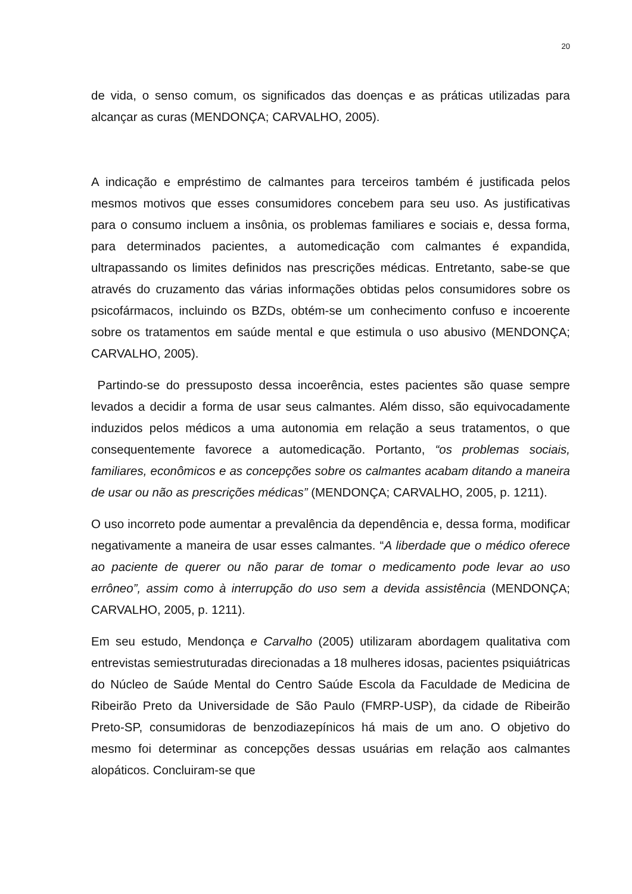20
de vida, o senso comum, os significados das doenças e as práticas utilizadas para alcançar as curas (MENDONÇA; CARVALHO, 2005).
A indicação e empréstimo de calmantes para terceiros também é justificada pelos mesmos motivos que esses consumidores concebem para seu uso. As justificativas para o consumo incluem a insônia, os problemas familiares e sociais e, dessa forma, para determinados pacientes, a automedicação com calmantes é expandida, ultrapassando os limites definidos nas prescrições médicas. Entretanto, sabe-se que através do cruzamento das várias informações obtidas pelos consumidores sobre os psicofármacos, incluindo os BZDs, obtém-se um conhecimento confuso e incoerente sobre os tratamentos em saúde mental e que estimula o uso abusivo (MENDONÇA; CARVALHO, 2005).
Partindo-se do pressuposto dessa incoerência, estes pacientes são quase sempre levados a decidir a forma de usar seus calmantes. Além disso, são equivocadamente induzidos pelos médicos a uma autonomia em relação a seus tratamentos, o que consequentemente favorece a automedicação. Portanto, “os problemas sociais, familiares, econômicos e as concepções sobre os calmantes acabam ditando a maneira de usar ou não as prescrições médicas” (MENDONÇA; CARVALHO, 2005, p. 1211).
O uso incorreto pode aumentar a prevalência da dependência e, dessa forma, modificar negativamente a maneira de usar esses calmantes. “A liberdade que o médico oferece ao paciente de querer ou não parar de tomar o medicamento pode levar ao uso errôneo”, assim como à interrupção do uso sem a devida assistência (MENDONÇA; CARVALHO, 2005, p. 1211).
Em seu estudo, Mendonça e Carvalho (2005) utilizaram abordagem qualitativa com entrevistas semiestruturadas direcionadas a 18 mulheres idosas, pacientes psiquiátricas do Núcleo de Saúde Mental do Centro Saúde Escola da Faculdade de Medicina de Ribeirão Preto da Universidade de São Paulo (FMRP-USP), da cidade de Ribeirão Preto-SP, consumidoras de benzodiazepínicos há mais de um ano. O objetivo do mesmo foi determinar as concepções dessas usuárias em relação aos calmantes alopáticos. Concluiram-se que